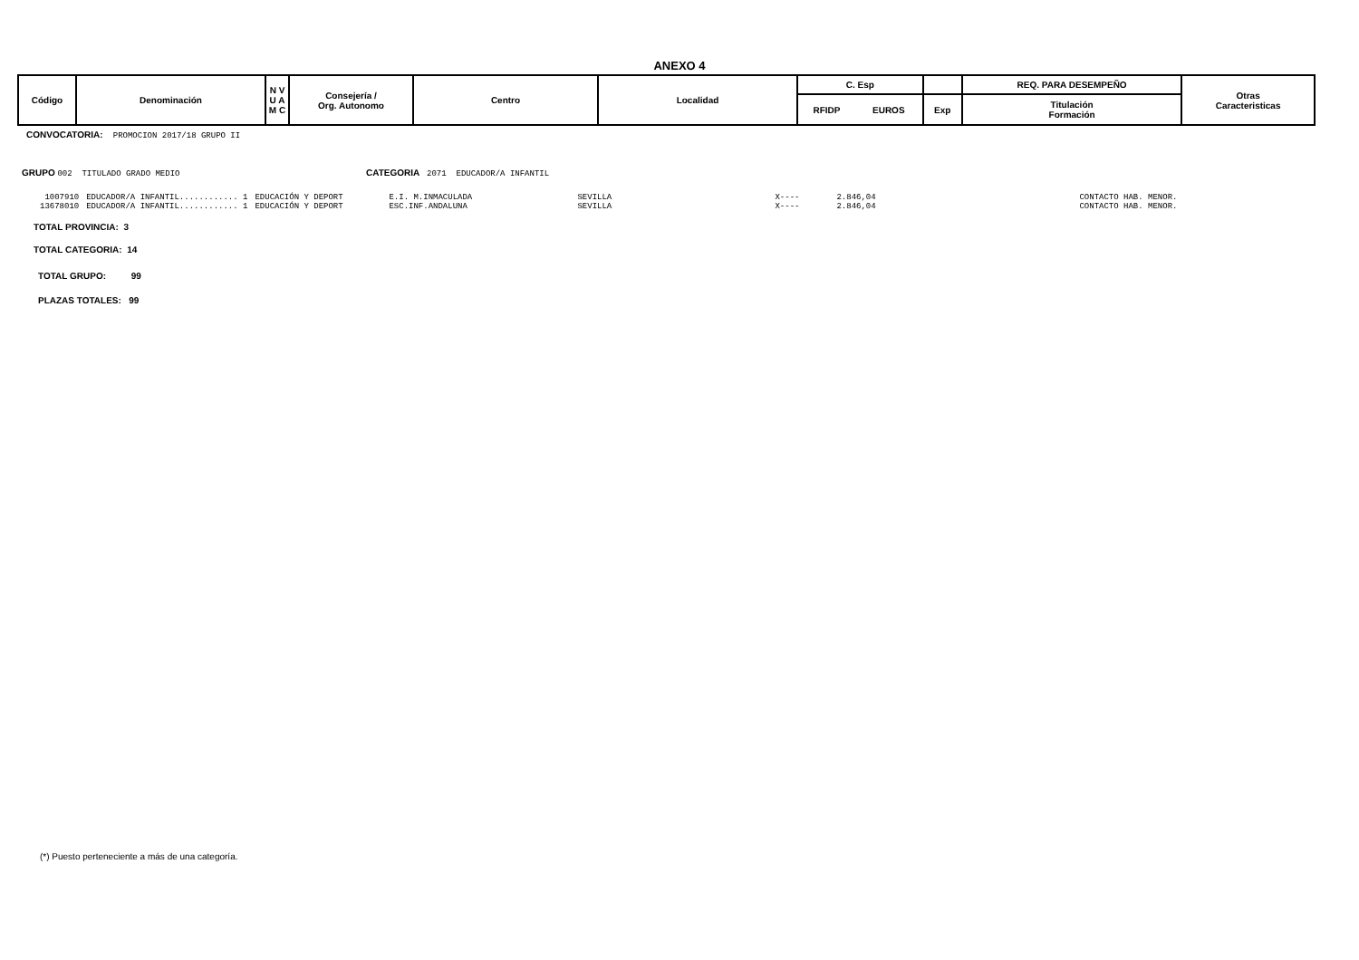ANEXO 4
| Código | Denominación | N V U A M C | Consejería / Org. Autonomo | Centro | Localidad | C. Esp | | | REQ. PARA DESEMPEÑO | Otras Caracteristicas |
| | | | | | | RFIDP | EUROS | Exp | Titulación Formación | |
CONVOCATORIA: PROMOCION 2017/18 GRUPO II
GRUPO 002 TITULADO GRADO MEDIO CATEGORIA 2071 EDUCADOR/A INFANTIL
| 1007910 | EDUCADOR/A INFANTIL............ 1 | EDUCACIÓN Y DEPORT | E.I. M.INMACULADA | SEVILLA | X---- | 2.846,04 | CONTACTO HAB. MENOR. |
| 13678010 | EDUCADOR/A INFANTIL............ 1 | EDUCACIÓN Y DEPORT | ESC.INF.ANDALUNA | SEVILLA | X---- | 2.846,04 | CONTACTO HAB. MENOR. |
TOTAL PROVINCIA: 3
TOTAL CATEGORIA: 14
TOTAL GRUPO: 99
PLAZAS TOTALES: 99
(*) Puesto perteneciente a más de una categoría.